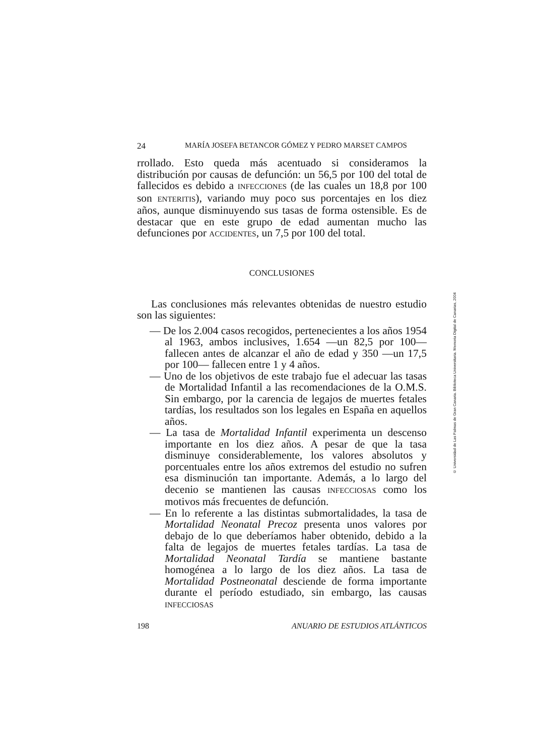24 MARÍA JOSEFA BETANCOR GÓMEZ Y PEDRO MARSET CAMPOS
rrollado. Esto queda más acentuado si consideramos la distribución por causas de defunción: un 56,5 por 100 del total de fallecidos es debido a INFECCIONES (de las cuales un 18,8 por 100 son ENTERITIS), variando muy poco sus porcentajes en los diez años, aunque disminuyendo sus tasas de forma ostensible. Es de destacar que en este grupo de edad aumentan mucho las defunciones por ACCIDENTES, un 7,5 por 100 del total.
CONCLUSIONES
Las conclusiones más relevantes obtenidas de nuestro estudio son las siguientes:
— De los 2.004 casos recogidos, pertenecientes a los años 1954 al 1963, ambos inclusives, 1.654 —un 82,5 por 100— fallecen antes de alcanzar el año de edad y 350 —un 17,5 por 100— fallecen entre 1 y 4 años.
— Uno de los objetivos de este trabajo fue el adecuar las tasas de Mortalidad Infantil a las recomendaciones de la O.M.S. Sin embargo, por la carencia de legajos de muertes fetales tardías, los resultados son los legales en España en aquellos años.
— La tasa de Mortalidad Infantil experimenta un descenso importante en los diez años. A pesar de que la tasa disminuye considerablemente, los valores absolutos y porcentuales entre los años extremos del estudio no sufren esa disminución tan importante. Además, a lo largo del decenio se mantienen las causas INFECCIOSAS como los motivos más frecuentes de defunción.
— En lo referente a las distintas submortalidades, la tasa de Mortalidad Neonatal Precoz presenta unos valores por debajo de lo que deberíamos haber obtenido, debido a la falta de legajos de muertes fetales tardías. La tasa de Mortalidad Neonatal Tardía se mantiene bastante homogénea a lo largo de los diez años. La tasa de Mortalidad Postneonatal desciende de forma importante durante el período estudiado, sin embargo, las causas INFECCIOSAS
198 ANUARIO DE ESTUDIOS ATLÁNTICOS
© Universidad de Las Palmas de Gran Canaria. Biblioteca Universitaria. Memoria Digital de Canarias, 2004